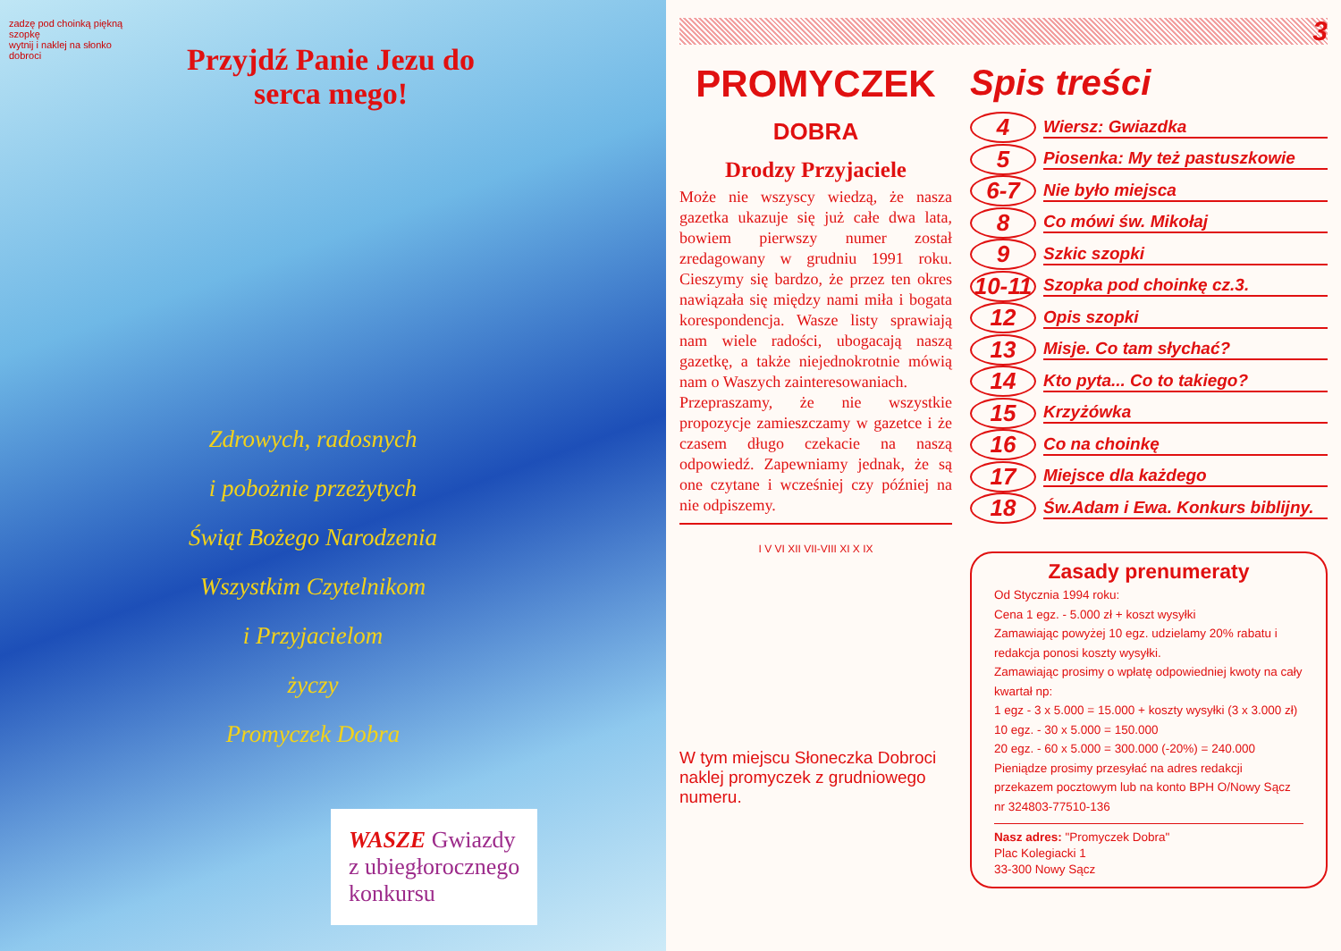zadzę pod choinką piękną szopkę
wytnij i naklej na słonko dobroci
Przyjdź Panie Jezu do serca mego!
Zdrowych, radosnych
i pobożnie przeżytych
Świąt Bożego Narodzenia
Wszystkim Czytelnikom
i Przyjacielom
życzy
Promyczek Dobra
WASZE Gwiazdy
z ubiegłorocznego
konkursu
3
PROMYCZEK
DOBRA
Drodzy Przyjaciele
Może nie wszyscy wiedzą, że nasza gazetka ukazuje się już całe dwa lata, bowiem pierwszy numer został zredagowany w grudniu 1991 roku. Cieszymy się bardzo, że przez ten okres nawiązała się między nami miła i bogata korespondencja. Wasze listy sprawiają nam wiele radości, ubogacają naszą gazetkę, a także niejednokrotnie mówią nam o Waszych zainteresowaniach.
Przepraszamy, że nie wszystkie propozycje zamieszczamy w gazetce i że czasem długo czekacie na naszą odpowiedź. Zapewniamy jednak, że są one czytane i wcześniej czy później na nie odpiszemy.
I V VI XII VII-VIII XI X IX
W tym miejscu Słoneczka Dobroci naklej promyczek z grudniowego numeru.
Spis treści
4 Wiersz: Gwiazdka
5 Piosenka: My też pastuszkowie
6-7 Nie było miejsca
8 Co mówi św. Mikołaj
9 Szkic szopki
10-11 Szopka pod choinkę cz.3.
12 Opis szopki
13 Misje. Co tam słychać?
14 Kto pyta... Co to takiego?
15 Krzyżówka
16 Co na choinkę
17 Miejsce dla każdego
18 Św.Adam i Ewa. Konkurs biblijny.
Zasady prenumeraty
Od Stycznia 1994 roku:
Cena 1 egz. - 5.000 zł + koszt wysyłki
Zamawiając powyżej 10 egz. udzielamy 20% rabatu i redakcja ponosi koszty wysyłki.
Zamawiając prosimy o wpłatę odpowiedniej kwoty na cały kwartał np:
1 egz - 3 x 5.000 = 15.000 + koszty wysyłki (3 x 3.000 zł)
10 egz. - 30 x 5.000 = 150.000
20 egz. - 60 x 5.000 = 300.000 (-20%) = 240.000
Pieniądze prosimy przesyłać na adres redakcji przekazem pocztowym lub na konto BPH O/Nowy Sącz nr 324803-77510-136
Nasz adres: "Promyczek Dobra"
Plac Kolegiacki 1
33-300 Nowy Sącz